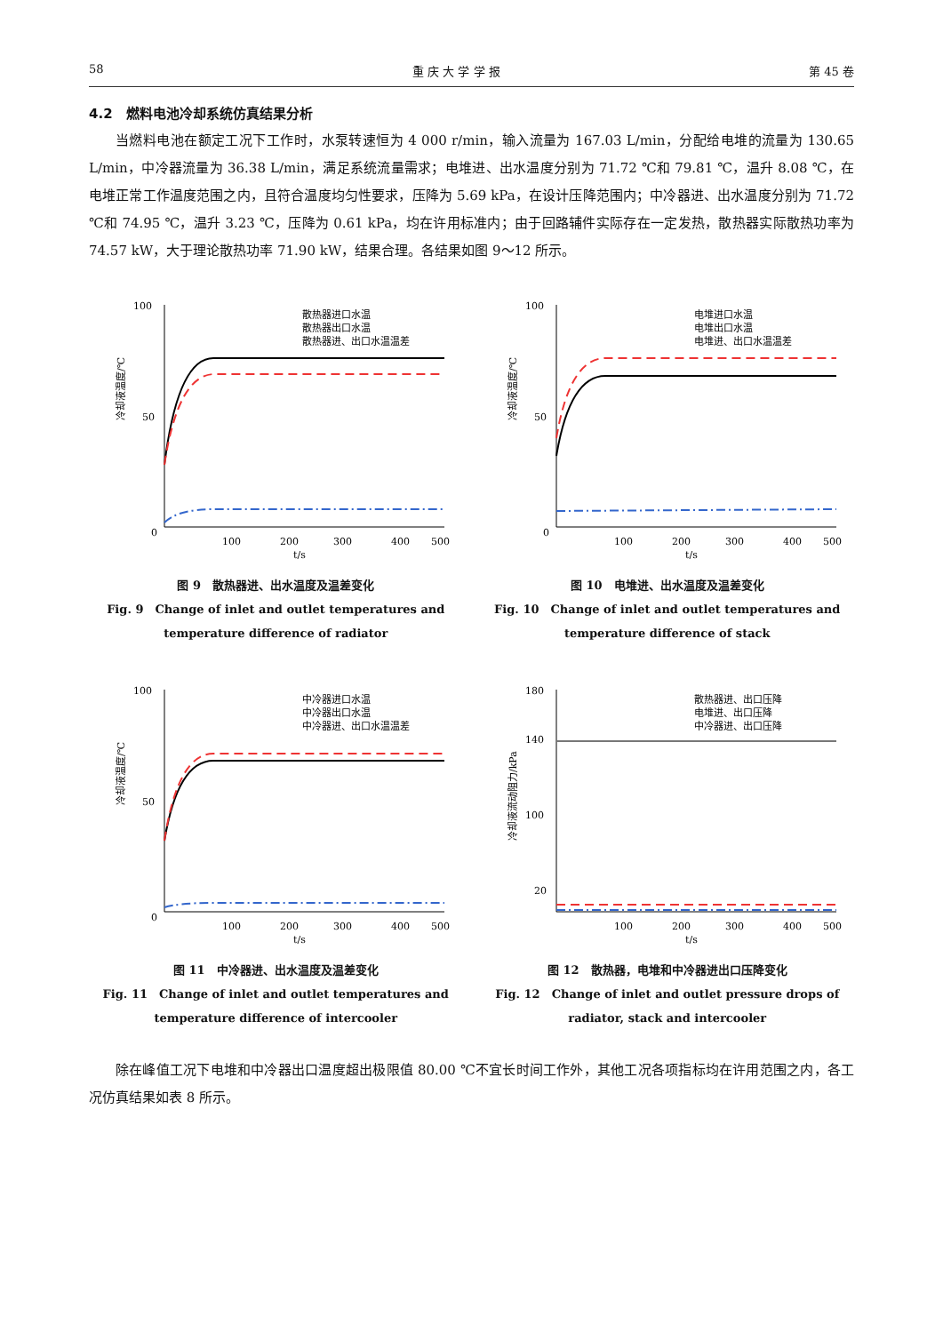58 重 庆 大 学 学 报 第 45 卷
4.2　燃料电池冷却系统仿真结果分析
当燃料电池在额定工况下工作时，水泵转速恒为 4 000 r/min，输入流量为 167.03 L/min，分配给电堆的流量为 130.65 L/min，中冷器流量为 36.38 L/min，满足系统流量需求；电堆进、出水温度分别为 71.72 ℃和 79.81 ℃，温升 8.08 ℃，在电堆正常工作温度范围之内，且符合温度均匀性要求，压降为 5.69 kPa，在设计压降范围内；中冷器进、出水温度分别为 71.72 ℃和 74.95 ℃，温升 3.23 ℃，压降为 0.61 kPa，均在许用标准内；由于回路辅件实际存在一定发热，散热器实际散热功率为 74.57 kW，大于理论散热功率 71.90 kW，结果合理。各结果如图 9～12 所示。
100
50
0
100
200
300
400
500
t/s
冷却液温度/℃
散热器进口水温
散热器出口水温
散热器进、出口水温温差
图 9　散热器进、出水温度及温差变化
Fig. 9　Change of inlet and outlet temperatures and
temperature difference of radiator
100
50
0
100
200
300
400
500
t/s
冷却液温度/℃
电堆进口水温
电堆出口水温
电堆进、出口水温温差
图 10　电堆进、出水温度及温差变化
Fig. 10　Change of inlet and outlet temperatures and
temperature difference of stack
100
50
0
100
200
300
400
500
t/s
冷却液温度/℃
中冷器进口水温
中冷器出口水温
中冷器进、出口水温温差
图 11　中冷器进、出水温度及温差变化
Fig. 11　Change of inlet and outlet temperatures and
temperature difference of intercooler
180
140
100
20
100
200
300
400
500
t/s
冷却液流动阻力/kPa
散热器进、出口压降
电堆进、出口压降
中冷器进、出口压降
图 12　散热器，电堆和中冷器进出口压降变化
Fig. 12　Change of inlet and outlet pressure drops of
radiator, stack and intercooler
除在峰值工况下电堆和中冷器出口温度超出极限值 80.00 ℃不宜长时间工作外，其他工况各项指标均在许用范围之内，各工况仿真结果如表 8 所示。